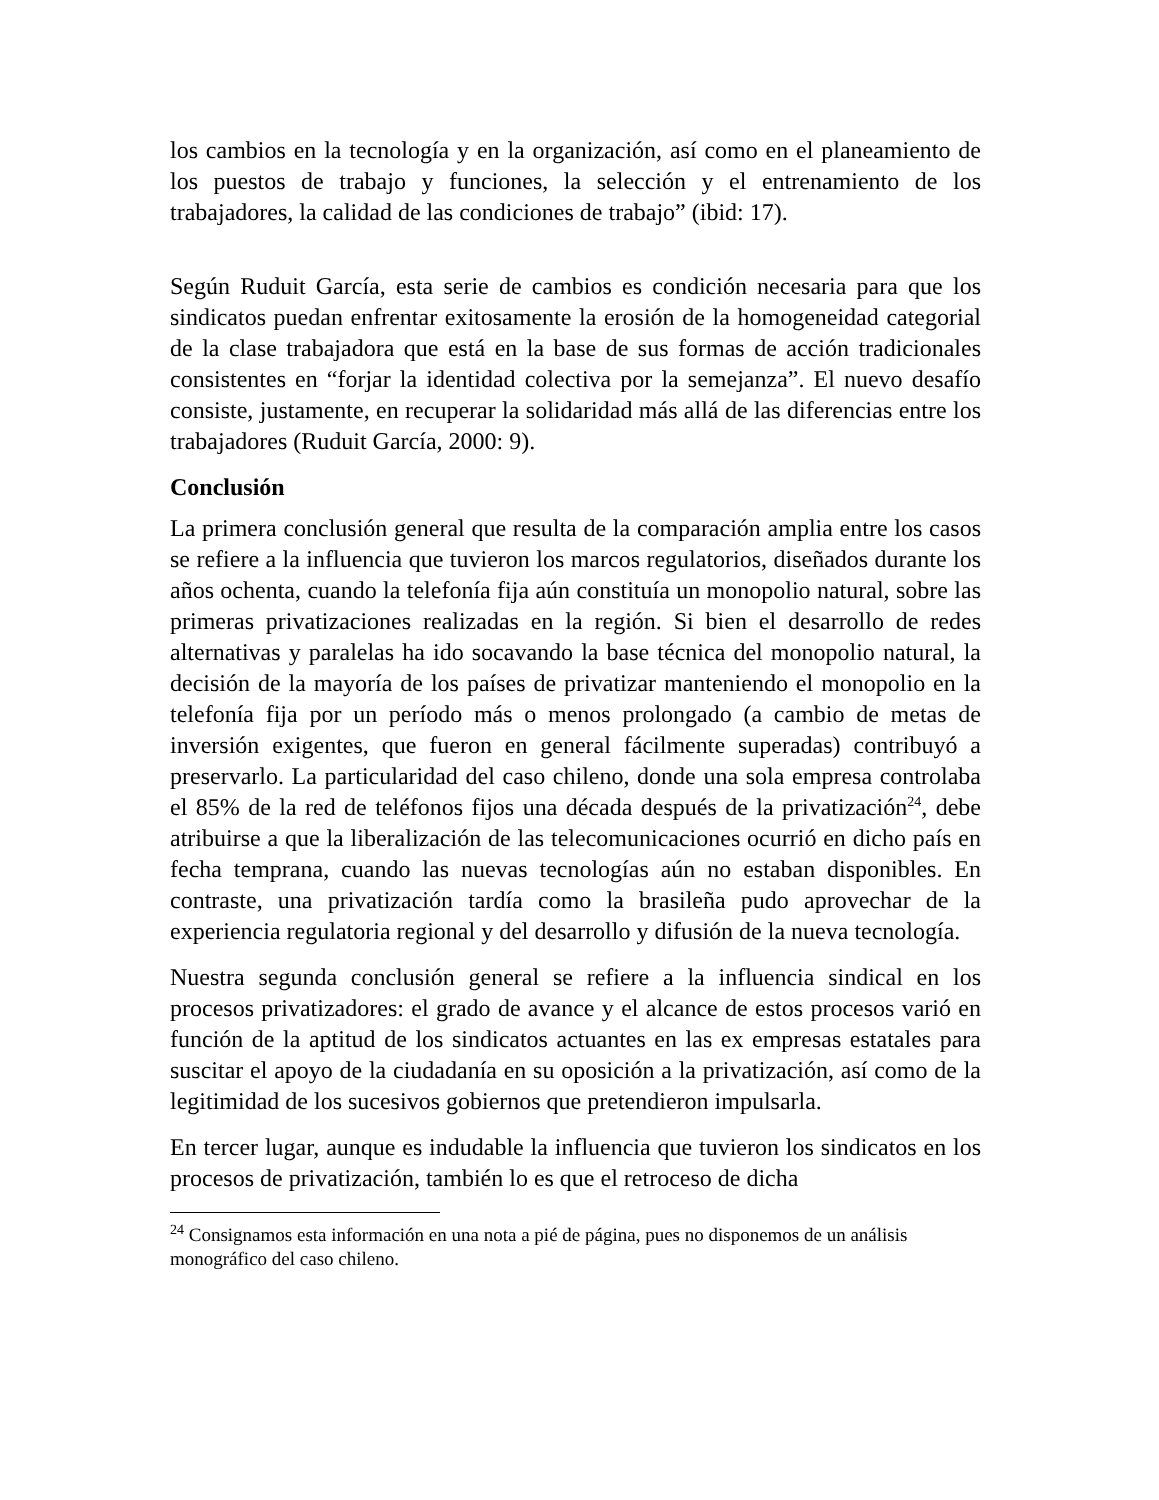los cambios en la tecnología y en la organización, así como en el planeamiento de los puestos de trabajo y funciones, la selección y el entrenamiento de los trabajadores, la calidad de las condiciones de trabajo” (ibid: 17).
Según Ruduit García, esta serie de cambios es condición necesaria para que los sindicatos puedan enfrentar exitosamente la erosión de la homogeneidad categorial de la clase trabajadora que está en la base de sus formas de acción tradicionales consistentes en “forjar la identidad colectiva por la semejanza”. El nuevo desafío consiste, justamente, en recuperar la solidaridad más allá de las diferencias entre los trabajadores (Ruduit García, 2000: 9).
Conclusión
La primera conclusión general que resulta de la comparación amplia entre los casos se refiere a la influencia que tuvieron los marcos regulatorios, diseñados durante los años ochenta, cuando la telefonía fija aún constituía un monopolio natural, sobre las primeras privatizaciones realizadas en la región. Si bien el desarrollo de redes alternativas y paralelas ha ido socavando la base técnica del monopolio natural, la decisión de la mayoría de los países de privatizar manteniendo el monopolio en la telefonía fija por un período más o menos prolongado (a cambio de metas de inversión exigentes, que fueron en general fácilmente superadas) contribuyó a preservarlo. La particularidad del caso chileno, donde una sola empresa controlaba el 85% de la red de teléfonos fijos una década después de la privatización<sup>24</sup>, debe atribuirse a que la liberalización de las telecomunicaciones ocurrió en dicho país en fecha temprana, cuando las nuevas tecnologías aún no estaban disponibles. En contraste, una privatización tardía como la brasileña pudo aprovechar de la experiencia regulatoria regional y del desarrollo y difusión de la nueva tecnología.
Nuestra segunda conclusión general se refiere a la influencia sindical en los procesos privatizadores: el grado de avance y el alcance de estos procesos varió en función de la aptitud de los sindicatos actuantes en las ex empresas estatales para suscitar el apoyo de la ciudadanía en su oposición a la privatización, así como de la legitimidad de los sucesivos gobiernos que pretendieron impulsarla.
En tercer lugar, aunque es indudable la influencia que tuvieron los sindicatos en los procesos de privatización, también lo es que el retroceso de dicha
<sup>24</sup> Consignamos esta información en una nota a pié de página, pues no disponemos de un análisis monográfico del caso chileno.